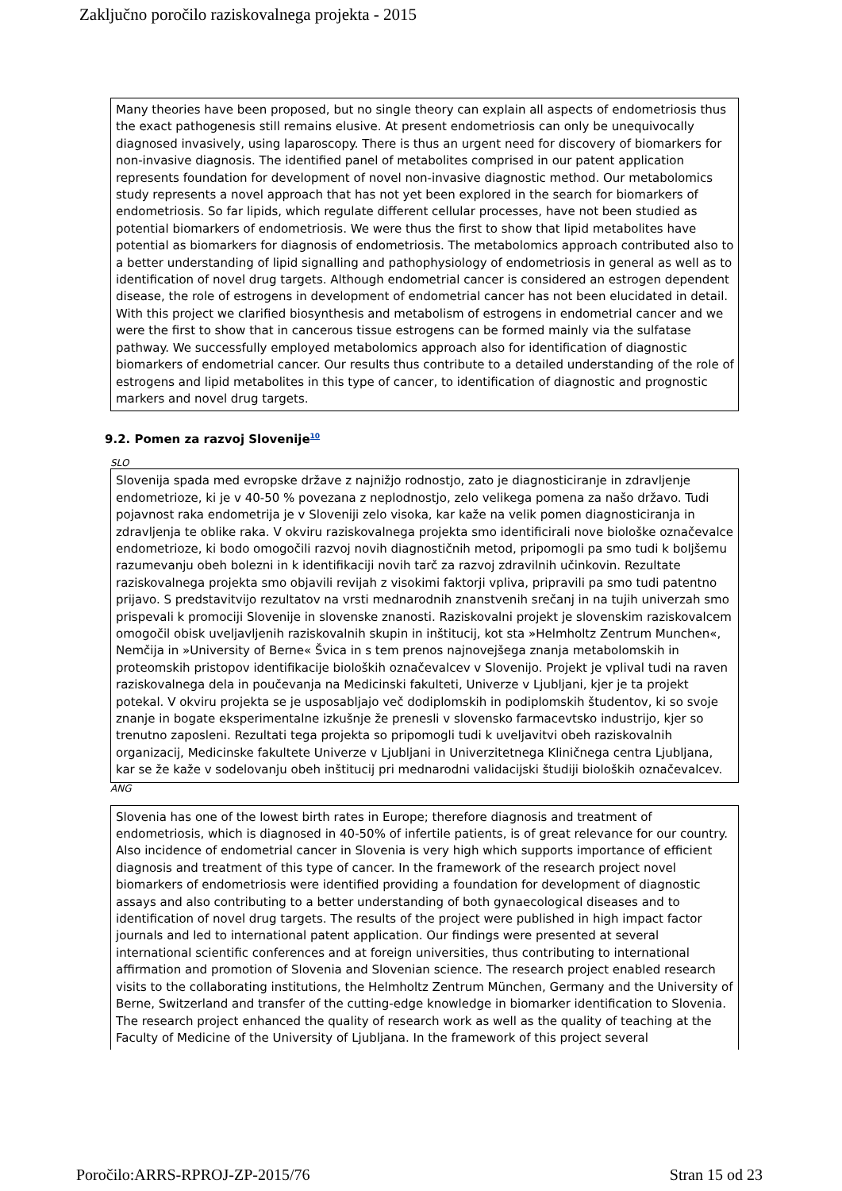Zaključno poročilo raziskovalnega projekta - 2015
Many theories have been proposed, but no single theory can explain all aspects of endometriosis thus the exact pathogenesis still remains elusive. At present endometriosis can only be unequivocally diagnosed invasively, using laparoscopy. There is thus an urgent need for discovery of biomarkers for non-invasive diagnosis. The identified panel of metabolites comprised in our patent application represents foundation for development of novel non-invasive diagnostic method. Our metabolomics study represents a novel approach that has not yet been explored in the search for biomarkers of endometriosis. So far lipids, which regulate different cellular processes, have not been studied as potential biomarkers of endometriosis. We were thus the first to show that lipid metabolites have potential as biomarkers for diagnosis of endometriosis. The metabolomics approach contributed also to a better understanding of lipid signalling and pathophysiology of endometriosis in general as well as to identification of novel drug targets. Although endometrial cancer is considered an estrogen dependent disease, the role of estrogens in development of endometrial cancer has not been elucidated in detail. With this project we clarified biosynthesis and metabolism of estrogens in endometrial cancer and we were the first to show that in cancerous tissue estrogens can be formed mainly via the sulfatase pathway. We successfully employed metabolomics approach also for identification of diagnostic biomarkers of endometrial cancer. Our results thus contribute to a detailed understanding of the role of estrogens and lipid metabolites in this type of cancer, to identification of diagnostic and prognostic markers and novel drug targets.
9.2. Pomen za razvoj Slovenije<sup>10</sup>
SLO
Slovenija spada med evropske države z najnižjo rodnostjo, zato je diagnosticiranje in zdravljenje endometrioze, ki je v 40-50 % povezana z neplodnostjo, zelo velikega pomena za našo državo. Tudi pojavnost raka endometrija je v Sloveniji zelo visoka, kar kaže na velik pomen diagnosticiranja in zdravljenja te oblike raka. V okviru raziskovalnega projekta smo identificirali nove biološke označevalce endometrioze, ki bodo omogočili razvoj novih diagnostičnih metod, pripomogli pa smo tudi k boljšemu razumevanju obeh bolezni in k identifikaciji novih tarč za razvoj zdravilnih učinkovin. Rezultate raziskovalnega projekta smo objavili revijah z visokimi faktorji vpliva, pripravili pa smo tudi patentno prijavo. S predstavitvijo rezultatov na vrsti mednarodnih znanstvenih srečanj in na tujih univerzah smo prispevali k promociji Slovenije in slovenske znanosti. Raziskovalni projekt je slovenskim raziskovalcem omogočil obisk uveljavljenih raziskovalnih skupin in inštitucij, kot sta »Helmholtz Zentrum Munchen«, Nemčija in »University of Berne« Švica in s tem prenos najnovejšega znanja metabolomskih in proteomskih pristopov identifikacije bioloških označevalcev v Slovenijo. Projekt je vplival tudi na raven raziskovalnega dela in poučevanja na Medicinski fakulteti, Univerze v Ljubljani, kjer je ta projekt potekal. V okviru projekta se je usposabljajo več dodiplomskih in podiplomskih študentov, ki so svoje znanje in bogate eksperimentalne izkušnje že prenesli v slovensko farmacevtsko industrijo, kjer so trenutno zaposleni. Rezultati tega projekta so pripomogli tudi k uveljavitvi obeh raziskovalnih organizacij, Medicinske fakultete Univerze v Ljubljani in Univerzitetnega Kliničnega centra Ljubljana, kar se že kaže v sodelovanju obeh inštitucij pri mednarodni validacijski študiji bioloških označevalcev.
ANG
Slovenia has one of the lowest birth rates in Europe; therefore diagnosis and treatment of endometriosis, which is diagnosed in 40-50% of infertile patients, is of great relevance for our country. Also incidence of endometrial cancer in Slovenia is very high which supports importance of efficient diagnosis and treatment of this type of cancer. In the framework of the research project novel biomarkers of endometriosis were identified providing a foundation for development of diagnostic assays and also contributing to a better understanding of both gynaecological diseases and to identification of novel drug targets. The results of the project were published in high impact factor journals and led to international patent application. Our findings were presented at several international scientific conferences and at foreign universities, thus contributing to international affirmation and promotion of Slovenia and Slovenian science. The research project enabled research visits to the collaborating institutions, the Helmholtz Zentrum München, Germany and the University of Berne, Switzerland and transfer of the cutting-edge knowledge in biomarker identification to Slovenia. The research project enhanced the quality of research work as well as the quality of teaching at the Faculty of Medicine of the University of Ljubljana. In the framework of this project several
Poročilo:ARRS-RPROJ-ZP-2015/76 Stran 15 od 23